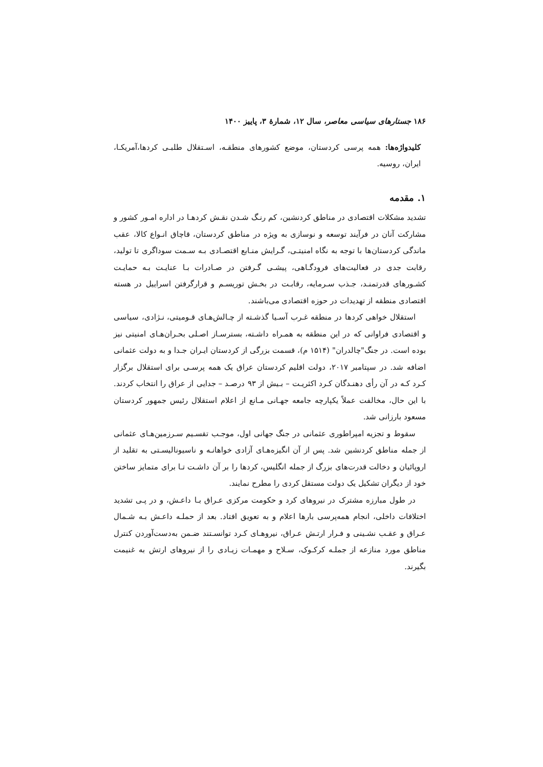۱۸۶ جستارهای سیاسی معاصر، سال ۱۲، شمارهٔ ۳، پاییز ۱۴۰۰
کلیدواژه‌ها: همه پرسی کردستان، موضع کشورهای منطقـه، اسـتقلال طلبـی کردها،آمریکـا، ایران، روسیه.
۱. مقدمه
تشدید مشکلات اقتصادی در مناطق کردنشین، کم رنـگ شـدن نقـش کردهـا در اداره امـور کشور و مشارکت آنان در فرآیند توسعه و نوسازی به ویژه در مناطق کردستان، قاچاق انـواع کالا، عقب ماندگی کردستان‌ها با توجه به نگاه امنیتـی، گـرایش منـابع اقتصـادی بـه سـمت سوداگری تا تولید، رقابت جدی در فعالیت‌های فرودگـاهی، پیشـی گـرفتن در صـادرات بـا عنایـت بـه حمایـت کشـورهای قدرتمنـد، جـذب سـرمایه، رقابـت در بخـش توریسـم و قرارگرفتن اسراییل در هسته اقتصادی منطقه از تهدیدات در حوزه اقتصادی می‌باشند.
استقلال خواهی کردها در منطقه غـرب آسـیا گذشـته از چـالش‌هـای قـومیتی، نـژادی، سیاسی و اقتصادی فراوانی که در این منطقه به همـراه داشـته، بسترسـاز اصـلی بحـران‌هـای امنیتی نیز بوده است. در جنگ"چالدران" (۱۵۱۴ م)، قسمت بزرگی از کردستان ایـران جـدا و به دولت عثمانی اضافه شد. در سپتامبر ۲۰۱۷، دولت اقلیم کردستان عراق یک همه پرسـی برای استقلال برگزار کـرد کـه در آن رأی دهنـدگان کـرد اکثریـت – بـیش از ۹۳ درصـد – جدایی از عراق را انتخاب کردند. با این حال، مخالفت عملاً یکپارچه جامعه جهـانی مـانع از اعلام استقلال رئیس جمهور کردستان مسعود بارزانی شد.
سقوط و تجزیه امپراطوری عثمانی در جنگ جهانی اول، موجـب تقسـیم سـرزمین‌هـای عثمانی از جمله مناطق کردنشین شد. پس از آن انگیزه‌هـای آزادی خواهانـه و ناسیونالیسـتی به تقلید از اروپائیان و دخالت قدرت‌های بزرگ از جمله انگلیس، کردها را بر آن داشـت تـا برای متمایز ساختن خود از دیگران تشکیل یک دولت مستقل کردی را مطرح نمایند.
در طول مبارزه مشترک در نیروهای کرد و حکومت مرکزی عـراق بـا داعـش، و در پـی تشدید اختلافات داخلی، انجام همه‌پرسی بارها اعلام و به تعویق افتاد. بعد از حملـه داعـش بـه شـمال عـراق و عقـب نشـینی و فـرار ارتـش عـراق، نیروهـای کـرد توانسـتند ضـمن به‌دست‌آوردن کنترل مناطق مورد منازعه از جملـه کرکـوک، سـلاح و مهمـات زیـادی را از نیروهای ارتش به غنیمت بگیرند.